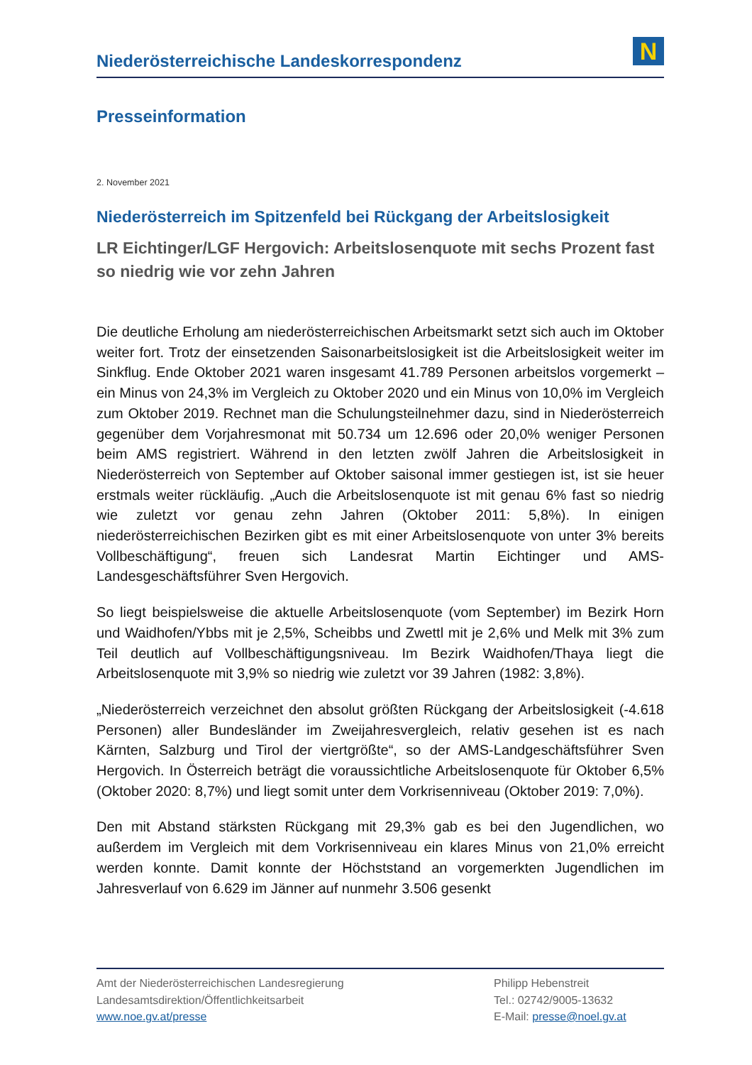Niederösterreichische Landeskorrespondenz
N
Presseinformation
2. November 2021
Niederösterreich im Spitzenfeld bei Rückgang der Arbeitslosigkeit
LR Eichtinger/LGF Hergovich: Arbeitslosenquote mit sechs Prozent fast so niedrig wie vor zehn Jahren
Die deutliche Erholung am niederösterreichischen Arbeitsmarkt setzt sich auch im Oktober weiter fort. Trotz der einsetzenden Saisonarbeitslosigkeit ist die Arbeitslosigkeit weiter im Sinkflug. Ende Oktober 2021 waren insgesamt 41.789 Personen arbeitslos vorgemerkt – ein Minus von 24,3% im Vergleich zu Oktober 2020 und ein Minus von 10,0% im Vergleich zum Oktober 2019. Rechnet man die Schulungsteilnehmer dazu, sind in Niederösterreich gegenüber dem Vorjahresmonat mit 50.734 um 12.696 oder 20,0% weniger Personen beim AMS registriert. Während in den letzten zwölf Jahren die Arbeitslosigkeit in Niederösterreich von September auf Oktober saisonal immer gestiegen ist, ist sie heuer erstmals weiter rückläufig. „Auch die Arbeitslosenquote ist mit genau 6% fast so niedrig wie zuletzt vor genau zehn Jahren (Oktober 2011: 5,8%). In einigen niederösterreichischen Bezirken gibt es mit einer Arbeitslosenquote von unter 3% bereits Vollbeschäftigung“, freuen sich Landesrat Martin Eichtinger und AMS-Landesgeschäftsführer Sven Hergovich.
So liegt beispielsweise die aktuelle Arbeitslosenquote (vom September) im Bezirk Horn und Waidhofen/Ybbs mit je 2,5%, Scheibbs und Zwettl mit je 2,6% und Melk mit 3% zum Teil deutlich auf Vollbeschäftigungsniveau. Im Bezirk Waidhofen/Thaya liegt die Arbeitslosenquote mit 3,9% so niedrig wie zuletzt vor 39 Jahren (1982: 3,8%).
„Niederösterreich verzeichnet den absolut größten Rückgang der Arbeitslosigkeit (-4.618 Personen) aller Bundesländer im Zweijahresvergleich, relativ gesehen ist es nach Kärnten, Salzburg und Tirol der viertgrößte“, so der AMS-Landgeschäftsführer Sven Hergovich. In Österreich beträgt die voraussichtliche Arbeitslosenquote für Oktober 6,5% (Oktober 2020: 8,7%) und liegt somit unter dem Vorkrisenniveau (Oktober 2019: 7,0%).
Den mit Abstand stärksten Rückgang mit 29,3% gab es bei den Jugendlichen, wo außerdem im Vergleich mit dem Vorkrisenniveau ein klares Minus von 21,0% erreicht werden konnte. Damit konnte der Höchststand an vorgemerkten Jugendlichen im Jahresverlauf von 6.629 im Jänner auf nunmehr 3.506 gesenkt
Amt der Niederösterreichischen Landesregierung
Landesamtsdirektion/Öffentlichkeitsarbeit
www.noe.gv.at/presse
Philipp Hebenstreit
Tel.: 02742/9005-13632
E-Mail: presse@noel.gv.at